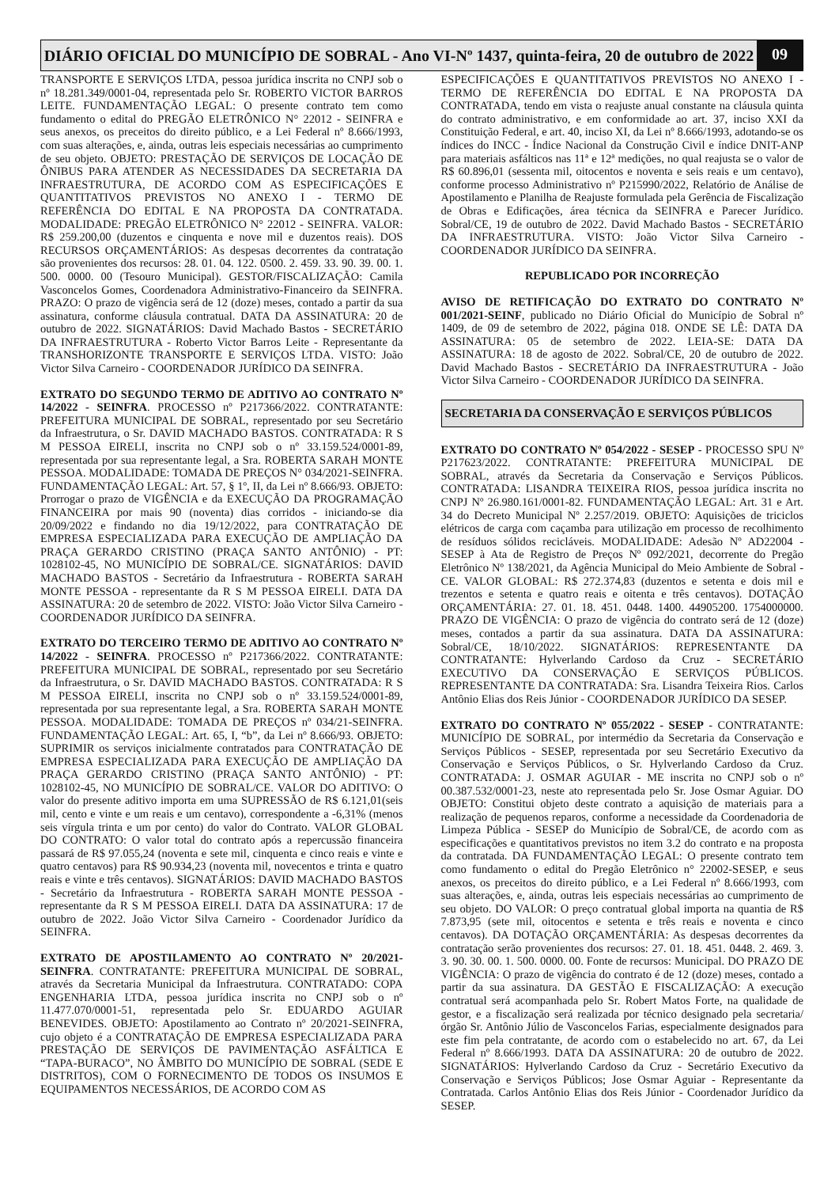DIÁRIO OFICIAL DO MUNICÍPIO DE SOBRAL - Ano VI-Nº 1437, quinta-feira, 20 de outubro de 2022
09
TRANSPORTE E SERVIÇOS LTDA, pessoa jurídica inscrita no CNPJ sob o nº 18.281.349/0001-04, representada pelo Sr. ROBERTO VICTOR BARROS LEITE. FUNDAMENTAÇÃO LEGAL: O presente contrato tem como fundamento o edital do PREGÃO ELETRÔNICO N° 22012 - SEINFRA e seus anexos, os preceitos do direito público, e a Lei Federal nº 8.666/1993, com suas alterações, e, ainda, outras leis especiais necessárias ao cumprimento de seu objeto. OBJETO: PRESTAÇÃO DE SERVIÇOS DE LOCAÇÃO DE ÔNIBUS PARA ATENDER AS NECESSIDADES DA SECRETARIA DA INFRAESTRUTURA, DE ACORDO COM AS ESPECIFICAÇÕES E QUANTITATIVOS PREVISTOS NO ANEXO I - TERMO DE REFERÊNCIA DO EDITAL E NA PROPOSTA DA CONTRATADA. MODALIDADE: PREGÃO ELETRÔNICO N° 22012 - SEINFRA. VALOR: R$ 259.200,00 (duzentos e cinquenta e nove mil e duzentos reais). DOS RECURSOS ORÇAMENTÁRIOS: As despesas decorrentes da contratação são provenientes dos recursos: 28. 01. 04. 122. 0500. 2. 459. 33. 90. 39. 00. 1. 500. 0000. 00 (Tesouro Municipal). GESTOR/FISCALIZAÇÃO: Camila Vasconcelos Gomes, Coordenadora Administrativo-Financeiro da SEINFRA. PRAZO: O prazo de vigência será de 12 (doze) meses, contado a partir da sua assinatura, conforme cláusula contratual. DATA DA ASSINATURA: 20 de outubro de 2022. SIGNATÁRIOS: David Machado Bastos - SECRETÁRIO DA INFRAESTRUTURA - Roberto Victor Barros Leite - Representante da TRANSHORIZONTE TRANSPORTE E SERVIÇOS LTDA. VISTO: João Victor Silva Carneiro - COORDENADOR JURÍDICO DA SEINFRA.
EXTRATO DO SEGUNDO TERMO DE ADITIVO AO CONTRATO Nº 14/2022 - SEINFRA. PROCESSO nº P217366/2022. CONTRATANTE: PREFEITURA MUNICIPAL DE SOBRAL, representado por seu Secretário da Infraestrutura, o Sr. DAVID MACHADO BASTOS. CONTRATADA: R S M PESSOA EIRELI, inscrita no CNPJ sob o nº 33.159.524/0001-89, representada por sua representante legal, a Sra. ROBERTA SARAH MONTE PESSOA. MODALIDADE: TOMADA DE PREÇOS N° 034/2021-SEINFRA. FUNDAMENTAÇÃO LEGAL: Art. 57, § 1º, II, da Lei nº 8.666/93. OBJETO: Prorrogar o prazo de VIGÊNCIA e da EXECUÇÃO DA PROGRAMAÇÃO FINANCEIRA por mais 90 (noventa) dias corridos - iniciando-se dia 20/09/2022 e findando no dia 19/12/2022, para CONTRATAÇÃO DE EMPRESA ESPECIALIZADA PARA EXECUÇÃO DE AMPLIAÇÃO DA PRAÇA GERARDO CRISTINO (PRAÇA SANTO ANTÔNIO) - PT: 1028102-45, NO MUNICÍPIO DE SOBRAL/CE. SIGNATÁRIOS: DAVID MACHADO BASTOS - Secretário da Infraestrutura - ROBERTA SARAH MONTE PESSOA - representante da R S M PESSOA EIRELI. DATA DA ASSINATURA: 20 de setembro de 2022. VISTO: João Victor Silva Carneiro - COORDENADOR JURÍDICO DA SEINFRA.
EXTRATO DO TERCEIRO TERMO DE ADITIVO AO CONTRATO Nº 14/2022 - SEINFRA. PROCESSO nº P217366/2022. CONTRATANTE: PREFEITURA MUNICIPAL DE SOBRAL, representado por seu Secretário da Infraestrutura, o Sr. DAVID MACHADO BASTOS. CONTRATADA: R S M PESSOA EIRELI, inscrita no CNPJ sob o nº 33.159.524/0001-89, representada por sua representante legal, a Sra. ROBERTA SARAH MONTE PESSOA. MODALIDADE: TOMADA DE PREÇOS nº 034/21-SEINFRA. FUNDAMENTAÇÃO LEGAL: Art. 65, I, “b”, da Lei nº 8.666/93. OBJETO: SUPRIMIR os serviços inicialmente contratados para CONTRATAÇÃO DE EMPRESA ESPECIALIZADA PARA EXECUÇÃO DE AMPLIAÇÃO DA PRAÇA GERARDO CRISTINO (PRAÇA SANTO ANTÔNIO) - PT: 1028102-45, NO MUNICÍPIO DE SOBRAL/CE. VALOR DO ADITIVO: O valor do presente aditivo importa em uma SUPRESSÃO de R$ 6.121,01(seis mil, cento e vinte e um reais e um centavo), correspondente a -6,31% (menos seis vírgula trinta e um por cento) do valor do Contrato. VALOR GLOBAL DO CONTRATO: O valor total do contrato após a repercussão financeira passará de R$ 97.055,24 (noventa e sete mil, cinquenta e cinco reais e vinte e quatro centavos) para R$ 90.934,23 (noventa mil, novecentos e trinta e quatro reais e vinte e três centavos). SIGNATÁRIOS: DAVID MACHADO BASTOS - Secretário da Infraestrutura - ROBERTA SARAH MONTE PESSOA - representante da R S M PESSOA EIRELI. DATA DA ASSINATURA: 17 de outubro de 2022. João Victor Silva Carneiro - Coordenador Jurídico da SEINFRA.
EXTRATO DE APOSTILAMENTO AO CONTRATO Nº 20/2021-SEINFRA. CONTRATANTE: PREFEITURA MUNICIPAL DE SOBRAL, através da Secretaria Municipal da Infraestrutura. CONTRATADO: COPA ENGENHARIA LTDA, pessoa jurídica inscrita no CNPJ sob o nº 11.477.070/0001-51, representada pelo Sr. EDUARDO AGUIAR BENEVIDES. OBJETO: Apostilamento ao Contrato nº 20/2021-SEINFRA, cujo objeto é a CONTRATAÇÃO DE EMPRESA ESPECIALIZADA PARA PRESTAÇÃO DE SERVIÇOS DE PAVIMENTAÇÃO ASFÁLTICA E “TAPA-BURACO”, NO ÂMBITO DO MUNICÍPIO DE SOBRAL (SEDE E DISTRITOS), COM O FORNECIMENTO DE TODOS OS INSUMOS E EQUIPAMENTOS NECESSÁRIOS, DE ACORDO COM AS
ESPECIFICAÇÕES E QUANTITATIVOS PREVISTOS NO ANEXO I - TERMO DE REFERÊNCIA DO EDITAL E NA PROPOSTA DA CONTRATADA, tendo em vista o reajuste anual constante na cláusula quinta do contrato administrativo, e em conformidade ao art. 37, inciso XXI da Constituição Federal, e art. 40, inciso XI, da Lei nº 8.666/1993, adotando-se os índices do INCC - Índice Nacional da Construção Civil e índice DNIT-ANP para materiais asfálticos nas 11ª e 12ª medições, no qual reajusta se o valor de R$ 60.896,01 (sessenta mil, oitocentos e noventa e seis reais e um centavo), conforme processo Administrativo nº P215990/2022, Relatório de Análise de Apostilamento e Planilha de Reajuste formulada pela Gerência de Fiscalização de Obras e Edificações, área técnica da SEINFRA e Parecer Jurídico. Sobral/CE, 19 de outubro de 2022. David Machado Bastos - SECRETÁRIO DA INFRAESTRUTURA. VISTO: João Victor Silva Carneiro - COORDENADOR JURÍDICO DA SEINFRA.
REPUBLICADO POR INCORREÇÃO
AVISO DE RETIFICAÇÃO DO EXTRATO DO CONTRATO Nº 001/2021-SEINF, publicado no Diário Oficial do Município de Sobral nº 1409, de 09 de setembro de 2022, página 018. ONDE SE LÊ: DATA DA ASSINATURA: 05 de setembro de 2022. LEIA-SE: DATA DA ASSINATURA: 18 de agosto de 2022. Sobral/CE, 20 de outubro de 2022. David Machado Bastos - SECRETÁRIO DA INFRAESTRUTURA - João Victor Silva Carneiro - COORDENADOR JURÍDICO DA SEINFRA.
SECRETARIA DA CONSERVAÇÃO E SERVIÇOS PÚBLICOS
EXTRATO DO CONTRATO Nº 054/2022 - SESEP - PROCESSO SPU Nº P217623/2022. CONTRATANTE: PREFEITURA MUNICIPAL DE SOBRAL, através da Secretaria da Conservação e Serviços Públicos. CONTRATADA: LISANDRA TEIXEIRA RIOS, pessoa jurídica inscrita no CNPJ Nº 26.980.161/0001-82. FUNDAMENTAÇÃO LEGAL: Art. 31 e Art. 34 do Decreto Municipal Nº 2.257/2019. OBJETO: Aquisições de triciclos elétricos de carga com caçamba para utilização em processo de recolhimento de resíduos sólidos recicláveis. MODALIDADE: Adesão Nº AD22004 - SESEP à Ata de Registro de Preços Nº 092/2021, decorrente do Pregão Eletrônico Nº 138/2021, da Agência Municipal do Meio Ambiente de Sobral - CE. VALOR GLOBAL: R$ 272.374,83 (duzentos e setenta e dois mil e trezentos e setenta e quatro reais e oitenta e três centavos). DOTAÇÃO ORÇAMENTÁRIA: 27. 01. 18. 451. 0448. 1400. 44905200. 1754000000. PRAZO DE VIGÊNCIA: O prazo de vigência do contrato será de 12 (doze) meses, contados a partir da sua assinatura. DATA DA ASSINATURA: Sobral/CE, 18/10/2022. SIGNATÁRIOS: REPRESENTANTE DA CONTRATANTE: Hylverlando Cardoso da Cruz - SECRETÁRIO EXECUTIVO DA CONSERVAÇÃO E SERVIÇOS PÚBLICOS. REPRESENTANTE DA CONTRATADA: Sra. Lisandra Teixeira Rios. Carlos Antônio Elias dos Reis Júnior - COORDENADOR JURÍDICO DA SESEP.
EXTRATO DO CONTRATO Nº 055/2022 - SESEP - CONTRATANTE: MUNICÍPIO DE SOBRAL, por intermédio da Secretaria da Conservação e Serviços Públicos - SESEP, representada por seu Secretário Executivo da Conservação e Serviços Públicos, o Sr. Hylverlando Cardoso da Cruz. CONTRATADA: J. OSMAR AGUIAR - ME inscrita no CNPJ sob o nº 00.387.532/0001-23, neste ato representada pelo Sr. Jose Osmar Aguiar. DO OBJETO: Constitui objeto deste contrato a aquisição de materiais para a realização de pequenos reparos, conforme a necessidade da Coordenadoria de Limpeza Pública - SESEP do Município de Sobral/CE, de acordo com as especificações e quantitativos previstos no item 3.2 do contrato e na proposta da contratada. DA FUNDAMENTAÇÃO LEGAL: O presente contrato tem como fundamento o edital do Pregão Eletrônico n° 22002-SESEP, e seus anexos, os preceitos do direito público, e a Lei Federal nº 8.666/1993, com suas alterações, e, ainda, outras leis especiais necessárias ao cumprimento de seu objeto. DO VALOR: O preço contratual global importa na quantia de R$ 7.873,95 (sete mil, oitocentos e setenta e três reais e noventa e cinco centavos). DA DOTAÇÃO ORÇAMENTÁRIA: As despesas decorrentes da contratação serão provenientes dos recursos: 27. 01. 18. 451. 0448. 2. 469. 3. 3. 90. 30. 00. 1. 500. 0000. 00. Fonte de recursos: Municipal. DO PRAZO DE VIGÊNCIA: O prazo de vigência do contrato é de 12 (doze) meses, contado a partir da sua assinatura. DA GESTÃO E FISCALIZAÇÃO: A execução contratual será acompanhada pelo Sr. Robert Matos Forte, na qualidade de gestor, e a fiscalização será realizada por técnico designado pela secretaria/órgão Sr. Antônio Júlio de Vasconcelos Farias, especialmente designados para este fim pela contratante, de acordo com o estabelecido no art. 67, da Lei Federal nº 8.666/1993. DATA DA ASSINATURA: 20 de outubro de 2022. SIGNATÁRIOS: Hylverlando Cardoso da Cruz - Secretário Executivo da Conservação e Serviços Públicos; Jose Osmar Aguiar - Representante da Contratada. Carlos Antônio Elias dos Reis Júnior - Coordenador Jurídico da SESEP.